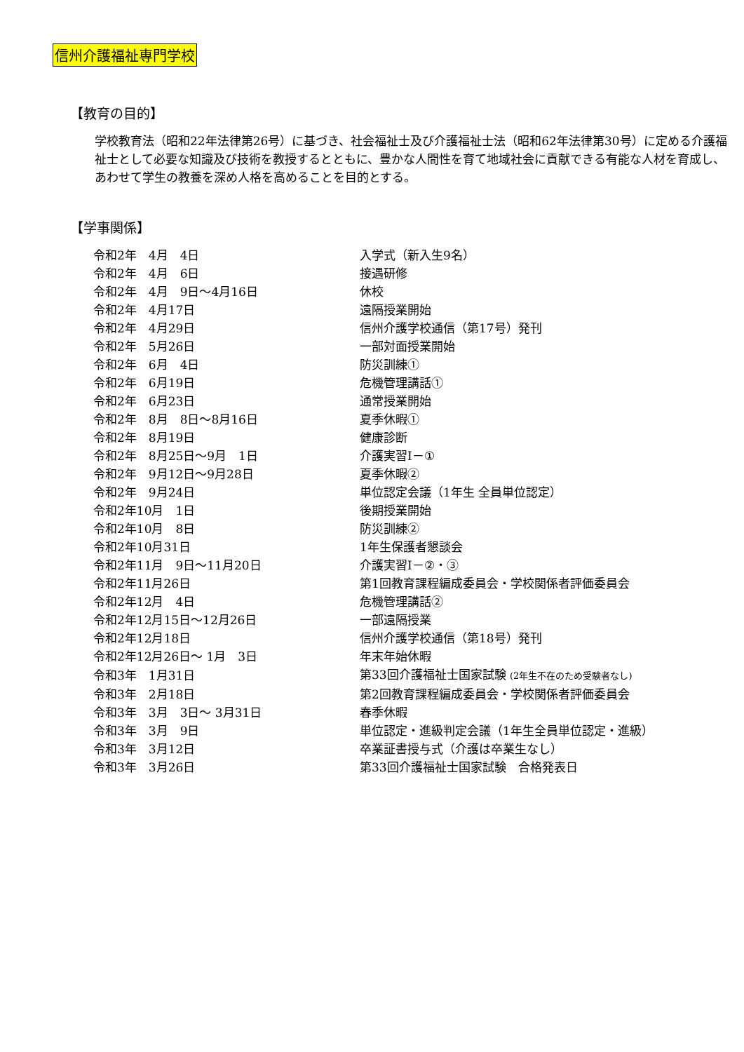信州介護福祉専門学校
【教育の目的】
学校教育法（昭和22年法律第26号）に基づき、社会福祉士及び介護福祉士法（昭和62年法律第30号）に定める介護福祉士として必要な知識及び技術を教授するとともに、豊かな人間性を育て地域社会に貢献できる有能な人材を育成し、あわせて学生の教養を深め人格を高めることを目的とする。
【学事関係】
| 令和2年 4月 4日 | 入学式（新入生9名） |
| 令和2年 4月 6日 | 接遇研修 |
| 令和2年 4月 9日～4月16日 | 休校 |
| 令和2年 4月17日 | 遠隔授業開始 |
| 令和2年 4月29日 | 信州介護学校通信（第17号）発刊 |
| 令和2年 5月26日 | 一部対面授業開始 |
| 令和2年 6月 4日 | 防災訓練① |
| 令和2年 6月19日 | 危機管理講話① |
| 令和2年 6月23日 | 通常授業開始 |
| 令和2年 8月 8日～8月16日 | 夏季休暇① |
| 令和2年 8月19日 | 健康診断 |
| 令和2年 8月25日～9月 1日 | 介護実習Ⅰ－① |
| 令和2年 9月12日～9月28日 | 夏季休暇② |
| 令和2年 9月24日 | 単位認定会議（1年生 全員単位認定） |
| 令和2年10月 1日 | 後期授業開始 |
| 令和2年10月 8日 | 防災訓練② |
| 令和2年10月31日 | 1年生保護者懇談会 |
| 令和2年11月 9日～11月20日 | 介護実習Ⅰ－②・③ |
| 令和2年11月26日 | 第1回教育課程編成委員会・学校関係者評価委員会 |
| 令和2年12月 4日 | 危機管理講話② |
| 令和2年12月15日～12月26日 | 一部遠隔授業 |
| 令和2年12月18日 | 信州介護学校通信（第18号）発刊 |
| 令和2年12月26日～ 1月 3日 | 年末年始休暇 |
| 令和3年 1月31日 | 第33回介護福祉士国家試験 (2年生不在のため受験者なし) |
| 令和3年 2月18日 | 第2回教育課程編成委員会・学校関係者評価委員会 |
| 令和3年 3月 3日～ 3月31日 | 春季休暇 |
| 令和3年 3月 9日 | 単位認定・進級判定会議（1年生全員単位認定・進級） |
| 令和3年 3月12日 | 卒業証書授与式（介護は卒業生なし） |
| 令和3年 3月26日 | 第33回介護福祉士国家試験 合格発表日 |